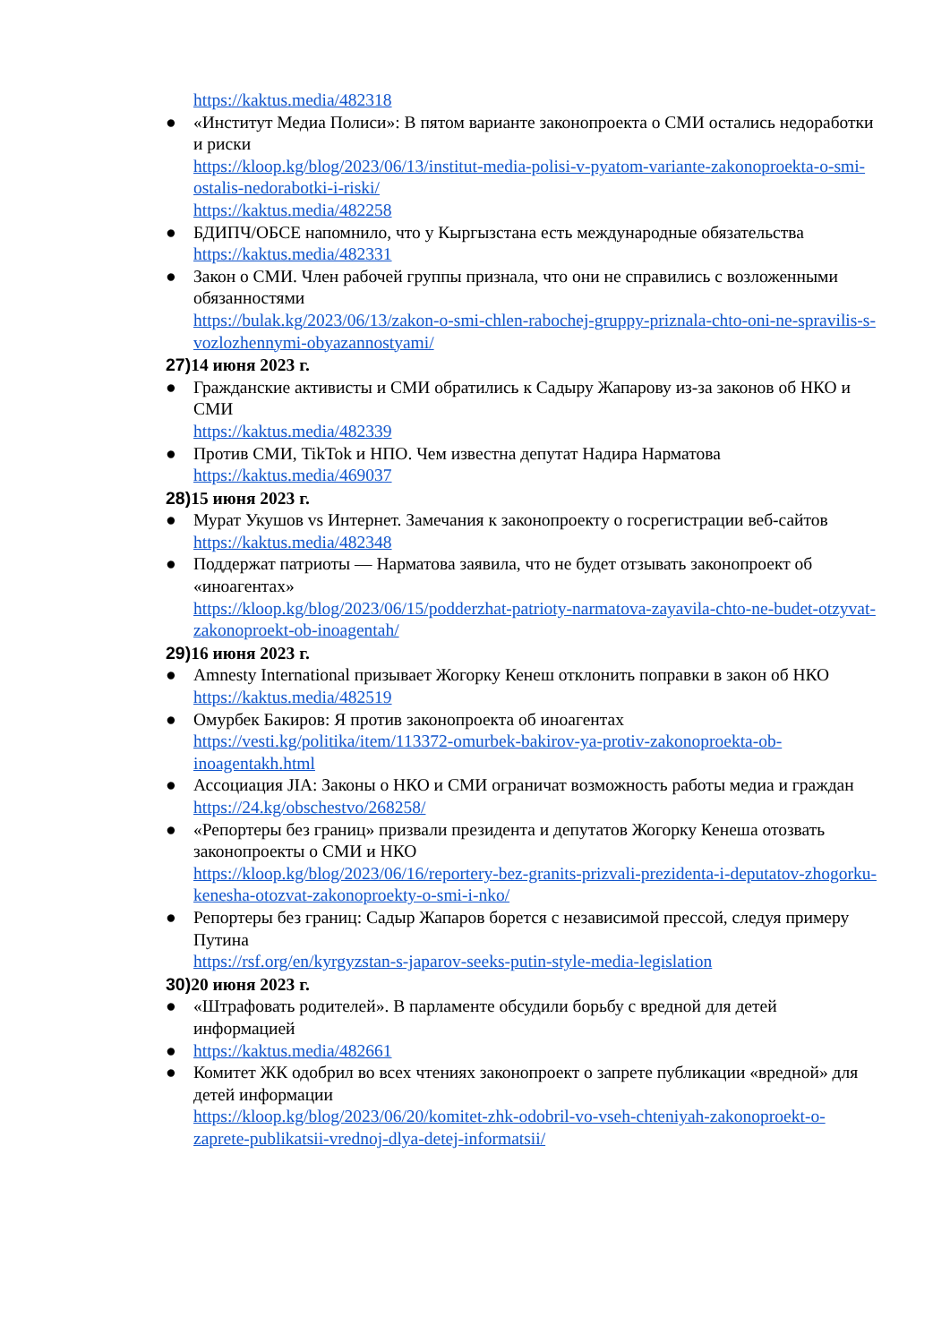https://kaktus.media/482318
● «Институт Медиа Полиси»: В пятом варианте законопроекта о СМИ остались недоработки и риски
https://kloop.kg/blog/2023/06/13/institut-media-polisi-v-pyatom-variante-zakonoproekta-o-smi-ostalis-nedorabotki-i-riski/
https://kaktus.media/482258
● БДИПЧ/ОБСЕ напомнило, что у Кыргызстана есть международные обязательства
https://kaktus.media/482331
● Закон о СМИ. Член рабочей группы признала, что они не справились с возложенными обязанностями
https://bulak.kg/2023/06/13/zakon-o-smi-chlen-rabochej-gruppy-priznala-chto-oni-ne-spravilis-s-vozlozhennymi-obyazannostyami/
27) 14 июня 2023 г.
● Гражданские активисты и СМИ обратились к Садыру Жапарову из-за законов об НКО и СМИ
https://kaktus.media/482339
● Против СМИ, TikTok и НПО. Чем известна депутат Надира Нарматова
https://kaktus.media/469037
28) 15 июня 2023 г.
● Мурат Укушов vs Интернет. Замечания к законопроекту о госрегистрации веб-сайтов
https://kaktus.media/482348
● Поддержат патриоты — Нарматова заявила, что не будет отзывать законопроект об «иноагентах»
https://kloop.kg/blog/2023/06/15/podderzhat-patrioty-narmatova-zayavila-chto-ne-budet-otzyvat-zakonoproekt-ob-inoagentah/
29) 16 июня 2023 г.
● Amnesty International призывает Жогорку Кенеш отклонить поправки в закон об НКО
https://kaktus.media/482519
● Омурбек Бакиров: Я против законопроекта об иноагентах
https://vesti.kg/politika/item/113372-omurbek-bakirov-ya-protiv-zakonoproekta-ob-inoagentakh.html
● Ассоциация JIA: Законы о НКО и СМИ ограничат возможность работы медиа и граждан
https://24.kg/obschestvo/268258/
● «Репортеры без границ» призвали президента и депутатов Жогорку Кенеша отозвать законопроекты о СМИ и НКО
https://kloop.kg/blog/2023/06/16/reportery-bez-granits-prizvali-prezidenta-i-deputatov-zhogorku-kenesha-otozvat-zakonoproekty-o-smi-i-nko/
● Репортеры без границ: Садыр Жапаров борется с независимой прессой, следуя примеру Путина
https://rsf.org/en/kyrgyzstan-s-japarov-seeks-putin-style-media-legislation
30) 20 июня 2023 г.
● «Штрафовать родителей». В парламенте обсудили борьбу с вредной для детей информацией
● https://kaktus.media/482661
● Комитет ЖК одобрил во всех чтениях законопроект о запрете публикации «вредной» для детей информации
https://kloop.kg/blog/2023/06/20/komitet-zhk-odobril-vo-vseh-chteniyah-zakonoproekt-o-zaprete-publikatsii-vrednoj-dlya-detej-informatsii/